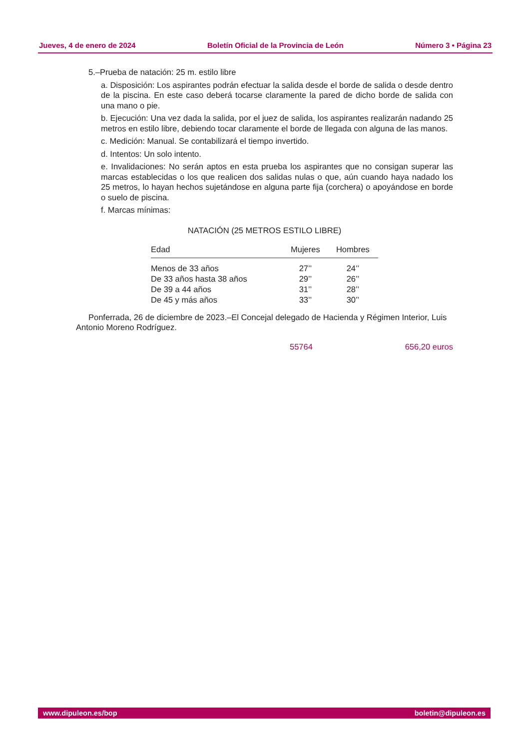Jueves, 4 de enero de 2024 Boletín Oficial de la Provincia de León Número 3 • Página 23
5.–Prueba de natación: 25 m. estilo libre
a. Disposición: Los aspirantes podrán efectuar la salida desde el borde de salida o desde dentro de la piscina. En este caso deberá tocarse claramente la pared de dicho borde de salida con una mano o pie.
b. Ejecución: Una vez dada la salida, por el juez de salida, los aspirantes realizarán nadando 25 metros en estilo libre, debiendo tocar claramente el borde de llegada con alguna de las manos.
c. Medición: Manual. Se contabilizará el tiempo invertido.
d. Intentos: Un solo intento.
e. Invalidaciones: No serán aptos en esta prueba los aspirantes que no consigan superar las marcas establecidas o los que realicen dos salidas nulas o que, aún cuando haya nadado los 25 metros, lo hayan hechos sujetándose en alguna parte fija (corchera) o apoyándose en borde o suelo de piscina.
f. Marcas mínimas:
NATACIÓN (25 METROS ESTILO LIBRE)
| Edad | Mujeres | Hombres |
| --- | --- | --- |
| Menos de 33 años | 27’’ | 24’’ |
| De 33 años hasta 38 años | 29’’ | 26’’ |
| De 39 a 44 años | 31’’ | 28’’ |
| De 45 y más años | 33’’ | 30’’ |
Ponferrada, 26 de diciembre de 2023.–El Concejal delegado de Hacienda y Régimen Interior, Luis Antonio Moreno Rodríguez.
55764 656,20 euros
www.dipuleon.es/bop boletin@dipuleon.es